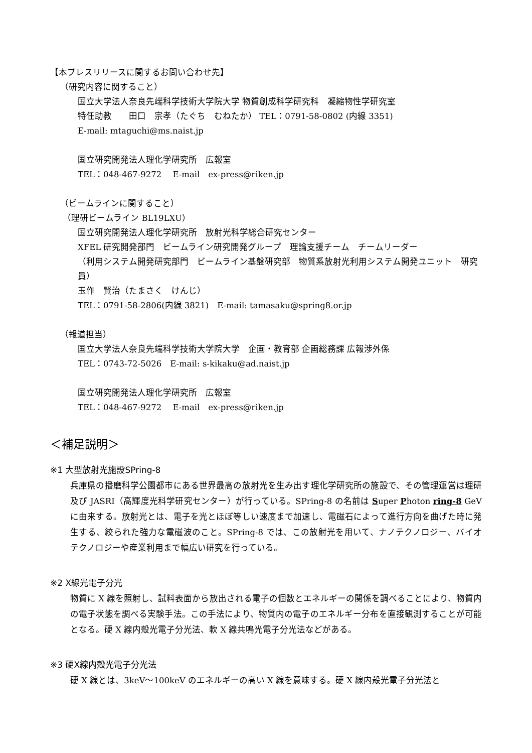【本プレスリリースに関するお問い合わせ先】
（研究内容に関すること）
国立大学法人奈良先端科学技術大学院大学 物質創成科学研究科　凝縮物性学研究室
特任助教　　田口　宗孝（たぐち　むねたか） TEL：0791-58-0802 (内線 3351)
E-mail: mtaguchi@ms.naist.jp
国立研究開発法人理化学研究所　広報室
TEL：048-467-9272　 E-mail　ex-press@riken.jp
（ビームラインに関すること）
（理研ビームライン BL19LXU）
国立研究開発法人理化学研究所　放射光科学総合研究センター
XFEL 研究開発部門　ビームライン研究開発グループ　理論支援チーム　チームリーダー
（利用システム開発研究部門　ビームライン基盤研究部　物質系放射光利用システム開発ユニット　研究員）
玉作　賢治（たまさく　けんじ）
TEL：0791-58-2806(内線 3821)　E-mail: tamasaku@spring8.or.jp
（報道担当）
国立大学法人奈良先端科学技術大学院大学　企画・教育部 企画総務課 広報渉外係
TEL：0743-72-5026　E-mail: s-kikaku@ad.naist.jp
国立研究開発法人理化学研究所　広報室
TEL：048-467-9272　 E-mail　ex-press@riken.jp
＜補足説明＞
※1 大型放射光施設SPring-8
兵庫県の播磨科学公園都市にある世界最高の放射光を生み出す理化学研究所の施設で、その管理運営は理研及び JASRI（高輝度光科学研究センター）が行っている。SPring-8 の名前は Super Photon ring-8 GeV に由来する。放射光とは、電子を光とほぼ等しい速度まで加速し、電磁石によって進行方向を曲げた時に発生する、絞られた強力な電磁波のこと。SPring-8 では、この放射光を用いて、ナノテクノロジー、バイオテクノロジーや産業利用まで幅広い研究を行っている。
※2 X線光電子分光
物質に X 線を照射し、試料表面から放出される電子の個数とエネルギーの関係を調べることにより、物質内の電子状態を調べる実験手法。この手法により、物質内の電子のエネルギー分布を直接観測することが可能となる。硬 X 線内殻光電子分光法、軟 X 線共鳴光電子分光法などがある。
※3 硬X線内殻光電子分光法
硬 X 線とは、3keV～100keV のエネルギーの高い X 線を意味する。硬 X 線内殻光電子分光法と